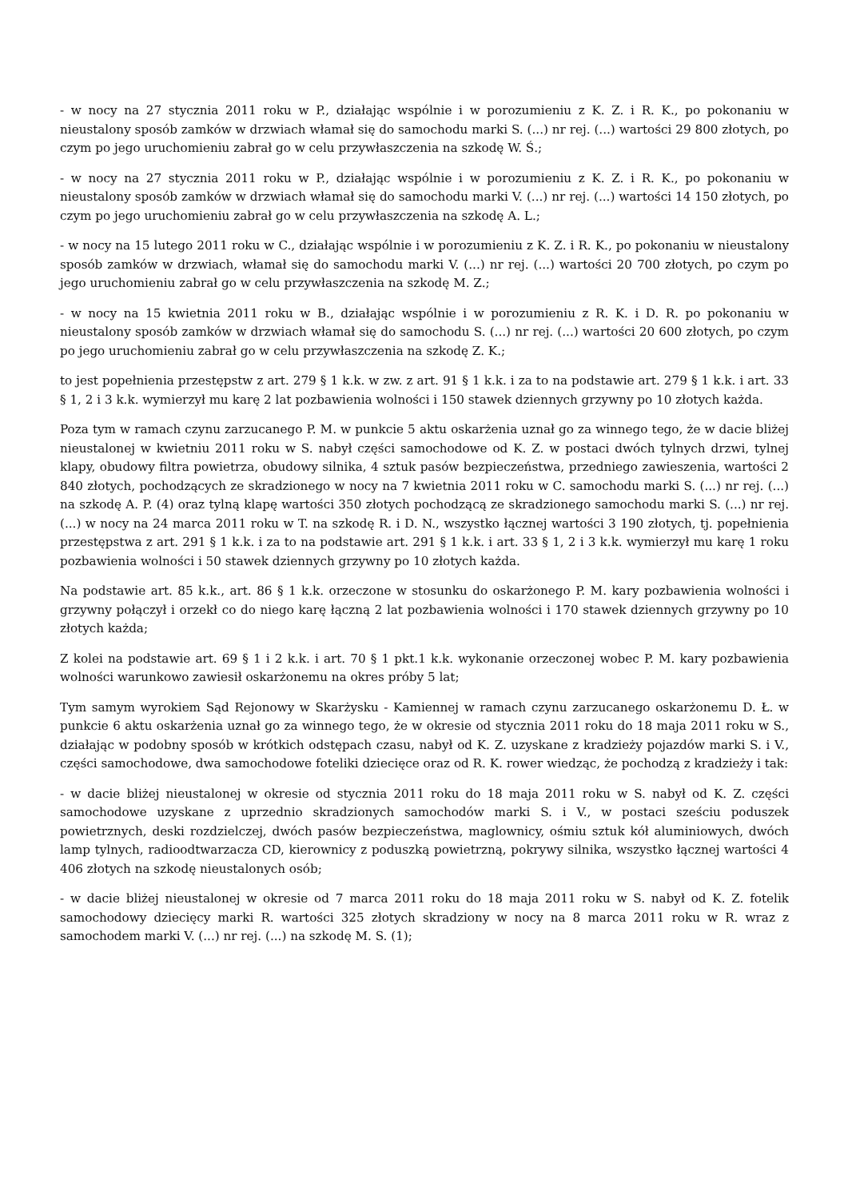- w nocy na 27 stycznia 2011 roku w P., działając wspólnie i w porozumieniu z K. Z. i R. K., po pokonaniu w nieustalony sposób zamków w drzwiach włamał się do samochodu marki S. (...) nr rej. (...) wartości 29 800 złotych, po czym po jego uruchomieniu zabrał go w celu przywłaszczenia na szkodę W. Ś.;
- w nocy na 27 stycznia 2011 roku w P., działając wspólnie i w porozumieniu z K. Z. i R. K., po pokonaniu w nieustalony sposób zamków w drzwiach włamał się do samochodu marki V. (...) nr rej. (...) wartości 14 150 złotych, po czym po jego uruchomieniu zabrał go w celu przywłaszczenia na szkodę A. L.;
- w nocy na 15 lutego 2011 roku w C., działając wspólnie i w porozumieniu z K. Z. i R. K., po pokonaniu w nieustalony sposób zamków w drzwiach, włamał się do samochodu marki V. (...) nr rej. (...) wartości 20 700 złotych, po czym po jego uruchomieniu zabrał go w celu przywłaszczenia na szkodę M. Z.;
- w nocy na 15 kwietnia 2011 roku w B., działając wspólnie i w porozumieniu z R. K. i D. R. po pokonaniu w nieustalony sposób zamków w drzwiach włamał się do samochodu S. (...) nr rej. (...) wartości 20 600 złotych, po czym po jego uruchomieniu zabrał go w celu przywłaszczenia na szkodę Z. K.;
to jest popełnienia przestępstw z art. 279 § 1 k.k. w zw. z art. 91 § 1 k.k. i za to na podstawie art. 279 § 1 k.k. i art. 33 § 1, 2 i 3 k.k. wymierzył mu karę 2 lat pozbawienia wolności i 150 stawek dziennych grzywny po 10 złotych każda.
Poza tym w ramach czynu zarzucanego P. M. w punkcie 5 aktu oskarżenia uznał go za winnego tego, że w dacie bliżej nieustalonej w kwietniu 2011 roku w S. nabył części samochodowe od K. Z. w postaci dwóch tylnych drzwi, tylnej klapy, obudowy filtra powietrza, obudowy silnika, 4 sztuk pasów bezpieczeństwa, przedniego zawieszenia, wartości 2 840 złotych, pochodzących ze skradzionego w nocy na 7 kwietnia 2011 roku w C. samochodu marki S. (...) nr rej. (...) na szkodę A. P. (4) oraz tylną klapę wartości 350 złotych pochodzącą ze skradzionego samochodu marki S. (...) nr rej. (...) w nocy na 24 marca 2011 roku w T. na szkodę R. i D. N., wszystko łącznej wartości 3 190 złotych, tj. popełnienia przestępstwa z art. 291 § 1 k.k. i za to na podstawie art. 291 § 1 k.k. i art. 33 § 1, 2 i 3 k.k. wymierzył mu karę 1 roku pozbawienia wolności i 50 stawek dziennych grzywny po 10 złotych każda.
Na podstawie art. 85 k.k., art. 86 § 1 k.k. orzeczone w stosunku do oskarżonego P. M. kary pozbawienia wolności i grzywny połączył i orzekł co do niego karę łączną 2 lat pozbawienia wolności i 170 stawek dziennych grzywny po 10 złotych każda;
Z kolei na podstawie art. 69 § 1 i 2 k.k. i art. 70 § 1 pkt.1 k.k. wykonanie orzeczonej wobec P. M. kary pozbawienia wolności warunkowo zawiesił oskarżonemu na okres próby 5 lat;
Tym samym wyrokiem Sąd Rejonowy w Skarżysku - Kamiennej w ramach czynu zarzucanego oskarżonemu D. Ł. w punkcie 6 aktu oskarżenia uznał go za winnego tego, że w okresie od stycznia 2011 roku do 18 maja 2011 roku w S., działając w podobny sposób w krótkich odstępach czasu, nabył od K. Z. uzyskane z kradzieży pojazdów marki S. i V., części samochodowe, dwa samochodowe foteliki dziecięce oraz od R. K. rower wiedząc, że pochodzą z kradzieży i tak:
- w dacie bliżej nieustalonej w okresie od stycznia 2011 roku do 18 maja 2011 roku w S. nabył od K. Z. części samochodowe uzyskane z uprzednio skradzionych samochodów marki S. i V., w postaci sześciu poduszek powietrznych, deski rozdzielczej, dwóch pasów bezpieczeństwa, maglownicy, ośmiu sztuk kół aluminiowych, dwóch lamp tylnych, radioodtwarzacza CD, kierownicy z poduszką powietrzną, pokrywy silnika, wszystko łącznej wartości 4 406 złotych na szkodę nieustalonych osób;
- w dacie bliżej nieustalonej w okresie od 7 marca 2011 roku do 18 maja 2011 roku w S. nabył od K. Z. fotelik samochodowy dziecięcy marki R. wartości 325 złotych skradziony w nocy na 8 marca 2011 roku w R. wraz z samochodem marki V. (...) nr rej. (...) na szkodę M. S. (1);